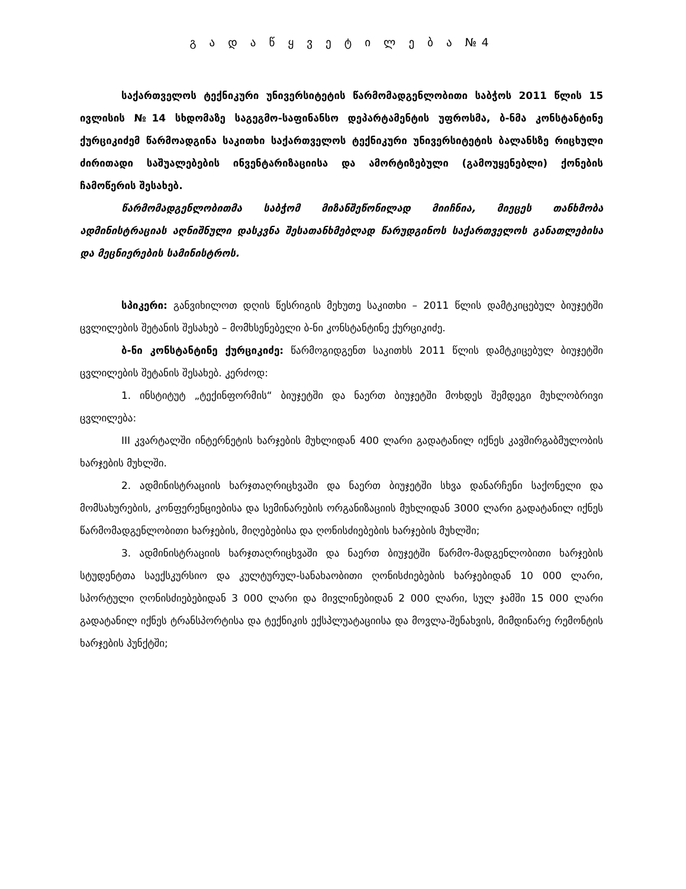გ ა დ ა წ ყ ვ ე ტ ი ლ ე ბ ა №4
საქართველოს ტექნიკური უნივერსიტეტის წარმომადგენლობითი საბჭოს 2011 წლის 15 ივლისის №14 სხდომაზე საგეგმო-საფინანსო დეპარტამენტის უფროსმა, ბ-ნმა კონსტანტინე ქურციკიძემ წარმოადგინა საკითხი საქართველოს ტექნიკური უნივერსიტეტის ბალანსზე რიცხული ძირითადი საშუალებების ინვენტარიზაციისა და ამორტიზებული (გამოუყენებლი) ქონების ჩამოწერის შესახებ.
წარმომადგენლობითმა საბჭომ მიზანშეწონილად მიიჩნია, მიეცეს თანხმობა ადმინისტრაციას აღნიშნული დასკვნა შესათანხმებლად წარუდგინოს საქართველოს განათლებისა და მეცნიერების სამინისტროს.
სპიკერი: განვიხილოთ დღის წესრიგის მეხუთე საკითხი – 2011 წლის დამტკიცებულ ბიუჯეტში ცვლილების შეტანის შესახებ – მომხსენებელი ბ-ნი კონსტანტინე ქურციკიძე.
ბ-ნი კონსტანტინე ქურციკიძე: წარმოგიდგენთ საკითხს 2011 წლის დამტკიცებულ ბიუჯეტში ცვლილების შეტანის შესახებ. კერძოდ:
1. ინსტიტუტ „ტექინფორმის“ ბიუჯეტში და ნაერთ ბიუჯეტში მოხდეს შემდეგი მუხლობრივი ცვლილება:
III კვარტალში ინტერნეტის ხარჯების მუხლიდან 400 ლარი გადატანილ იქნეს კავშირგაბმულობის ხარჯების მუხლში.
2. ადმინისტრაციის ხარჯთაღრიცხვაში და ნაერთ ბიუჯეტში სხვა დანარჩენი საქონელი და მომსახურების, კონფერენციებისა და სემინარების ორგანიზაციის მუხლიდან 3000 ლარი გადატანილ იქნეს წარმომადგენლობითი ხარჯების, მიღებებისა და ღონისძიებების ხარჯების მუხლში;
3. ადმინისტრაციის ხარჯთაღრიცხვაში და ნაერთ ბიუჯეტში წარმო-მადგენლობითი ხარჯების სტუდენტთა საექსკურსიო და კულტურულ-სანახაობითი ღონისძიებების ხარჯებიდან 10 000 ლარი, სპორტული ღონისძიებებიდან 3 000 ლარი და მივლინებიდან 2 000 ლარი, სულ ჯამში 15 000 ლარი გადატანილ იქნეს ტრანსპორტისა და ტექნიკის ექსპლუატაციისა და მოვლა-შენახვის, მიმდინარე რემონტის ხარჯების პუნქტში;